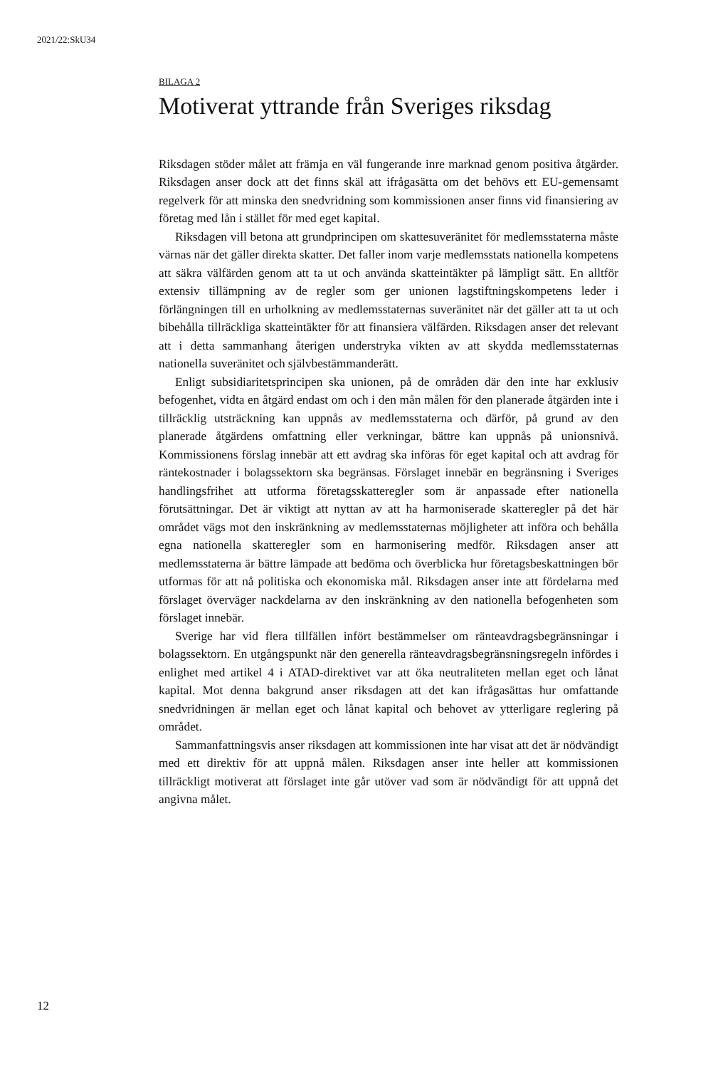2021/22:SkU34
BILAGA 2
Motiverat yttrande från Sveriges riksdag
Riksdagen stöder målet att främja en väl fungerande inre marknad genom positiva åtgärder. Riksdagen anser dock att det finns skäl att ifrågasätta om det behövs ett EU-gemensamt regelverk för att minska den snedvridning som kommissionen anser finns vid finansiering av företag med lån i stället för med eget kapital.
Riksdagen vill betona att grundprincipen om skattesuveränitet för medlemsstaterna måste värnas när det gäller direkta skatter. Det faller inom varje medlemsstats nationella kompetens att säkra välfärden genom att ta ut och använda skatteintäkter på lämpligt sätt. En alltför extensiv tillämpning av de regler som ger unionen lagstiftningskompetens leder i förlängningen till en urholkning av medlemsstaternas suveränitet när det gäller att ta ut och bibehålla tillräckliga skatteintäkter för att finansiera välfärden. Riksdagen anser det relevant att i detta sammanhang återigen understryka vikten av att skydda medlemsstaternas nationella suveränitet och självbestämmanderätt.
Enligt subsidiaritetsprincipen ska unionen, på de områden där den inte har exklusiv befogenhet, vidta en åtgärd endast om och i den mån målen för den planerade åtgärden inte i tillräcklig utsträckning kan uppnås av medlemsstaterna och därför, på grund av den planerade åtgärdens omfattning eller verkningar, bättre kan uppnås på unionsnivå. Kommissionens förslag innebär att ett avdrag ska införas för eget kapital och att avdrag för räntekostnader i bolagssektorn ska begränsas. Förslaget innebär en begränsning i Sveriges handlingsfrihet att utforma företagsskatteregler som är anpassade efter nationella förutsättningar. Det är viktigt att nyttan av att ha harmoniserade skatteregler på det här området vägs mot den inskränkning av medlemsstaternas möjligheter att införa och behålla egna nationella skatteregler som en harmonisering medför. Riksdagen anser att medlemsstaterna är bättre lämpade att bedöma och överblicka hur företagsbeskattningen bör utformas för att nå politiska och ekonomiska mål. Riksdagen anser inte att fördelarna med förslaget överväger nackdelarna av den inskränkning av den nationella befogenheten som förslaget innebär.
Sverige har vid flera tillfällen infört bestämmelser om ränteavdragsbegränsningar i bolagssektorn. En utgångspunkt när den generella ränteavdragsbegränsningsregeln infördes i enlighet med artikel 4 i ATAD-direktivet var att öka neutraliteten mellan eget och lånat kapital. Mot denna bakgrund anser riksdagen att det kan ifrågasättas hur omfattande snedvridningen är mellan eget och lånat kapital och behovet av ytterligare reglering på området.
Sammanfattningsvis anser riksdagen att kommissionen inte har visat att det är nödvändigt med ett direktiv för att uppnå målen. Riksdagen anser inte heller att kommissionen tillräckligt motiverat att förslaget inte går utöver vad som är nödvändigt för att uppnå det angivna målet.
12